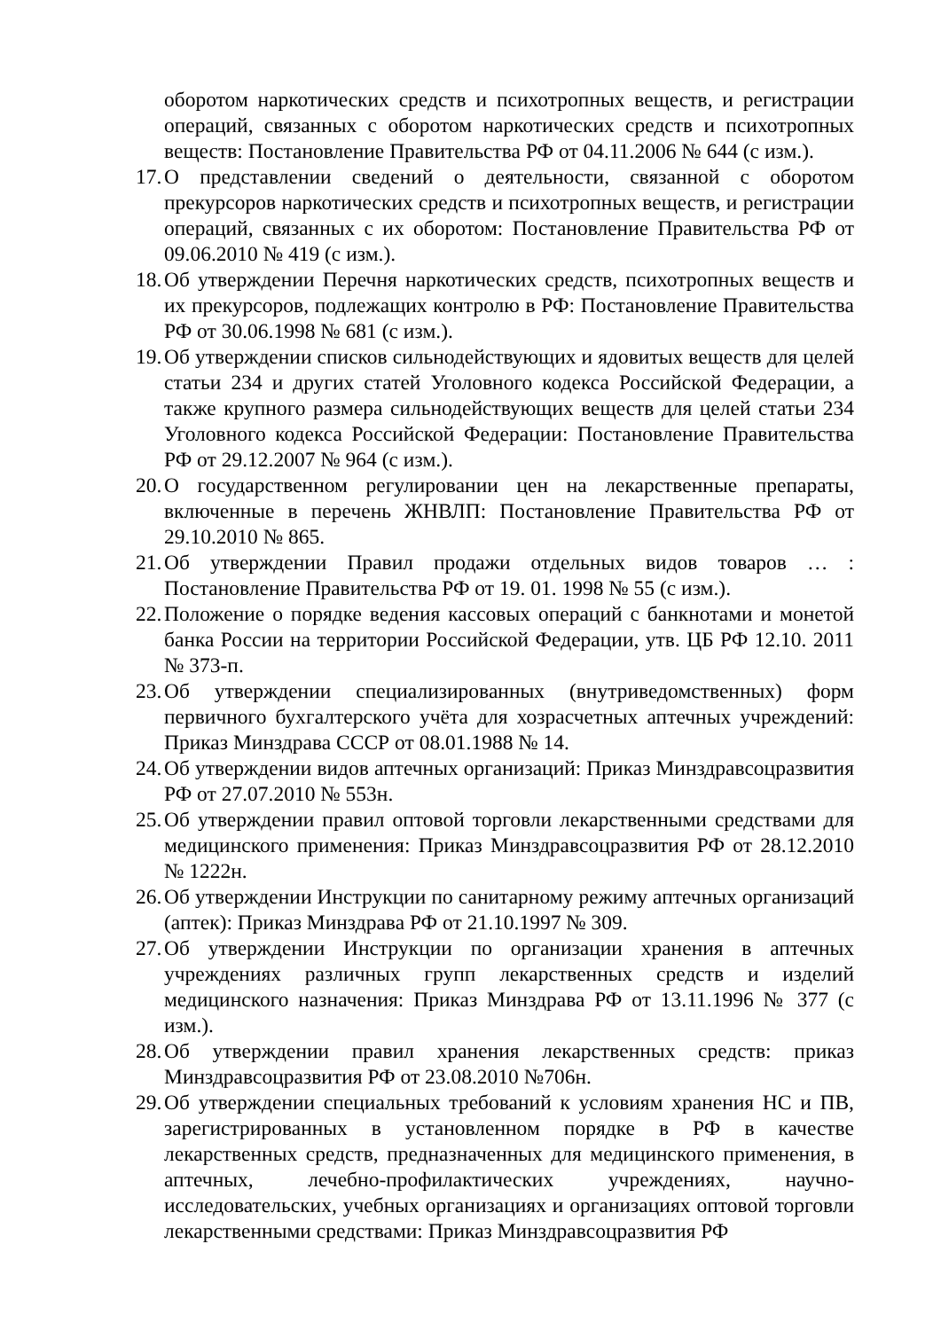оборотом наркотических средств и психотропных веществ, и регистрации операций, связанных с оборотом наркотических средств и психотропных веществ: Постановление Правительства РФ от 04.11.2006 № 644 (с изм.).
17. О представлении сведений о деятельности, связанной с оборотом прекурсоров наркотических средств и психотропных веществ, и регистрации операций, связанных с их оборотом: Постановление Правительства РФ от 09.06.2010 № 419 (с изм.).
18. Об утверждении Перечня наркотических средств, психотропных веществ и их прекурсоров, подлежащих контролю в РФ: Постановление Правительства РФ от 30.06.1998 № 681 (с изм.).
19. Об утверждении списков сильнодействующих и ядовитых веществ для целей статьи 234 и других статей Уголовного кодекса Российской Федерации, а также крупного размера сильнодействующих веществ для целей статьи 234 Уголовного кодекса Российской Федерации: Постановление Правительства РФ от 29.12.2007 № 964 (с изм.).
20. О государственном регулировании цен на лекарственные препараты, включенные в перечень ЖНВЛП: Постановление Правительства РФ от 29.10.2010 № 865.
21. Об утверждении Правил продажи отдельных видов товаров … : Постановление Правительства РФ от 19. 01. 1998 № 55 (с изм.).
22. Положение о порядке ведения кассовых операций с банкнотами и монетой банка России на территории Российской Федерации, утв. ЦБ РФ 12.10. 2011 № 373-п.
23. Об утверждении специализированных (внутриведомственных) форм первичного бухгалтерского учёта для хозрасчетных аптечных учреждений: Приказ Минздрава СССР от 08.01.1988 № 14.
24. Об утверждении видов аптечных организаций: Приказ Минздравсоцразвития РФ от 27.07.2010 № 553н.
25. Об утверждении правил оптовой торговли лекарственными средствами для медицинского применения: Приказ Минздравсоцразвития РФ от 28.12.2010 № 1222н.
26. Об утверждении Инструкции по санитарному режиму аптечных организаций (аптек): Приказ Минздрава РФ от 21.10.1997 № 309.
27. Об утверждении Инструкции по организации хранения в аптечных учреждениях различных групп лекарственных средств и изделий медицинского назначения: Приказ Минздрава РФ от 13.11.1996 № 377 (с изм.).
28. Об утверждении правил хранения лекарственных средств: приказ Минздравсоцразвития РФ от 23.08.2010 №706н.
29. Об утверждении специальных требований к условиям хранения НС и ПВ, зарегистрированных в установленном порядке в РФ в качестве лекарственных средств, предназначенных для медицинского применения, в аптечных, лечебно-профилактических учреждениях, научно-исследовательских, учебных организациях и организациях оптовой торговли лекарственными средствами: Приказ Минздравсоцразвития РФ